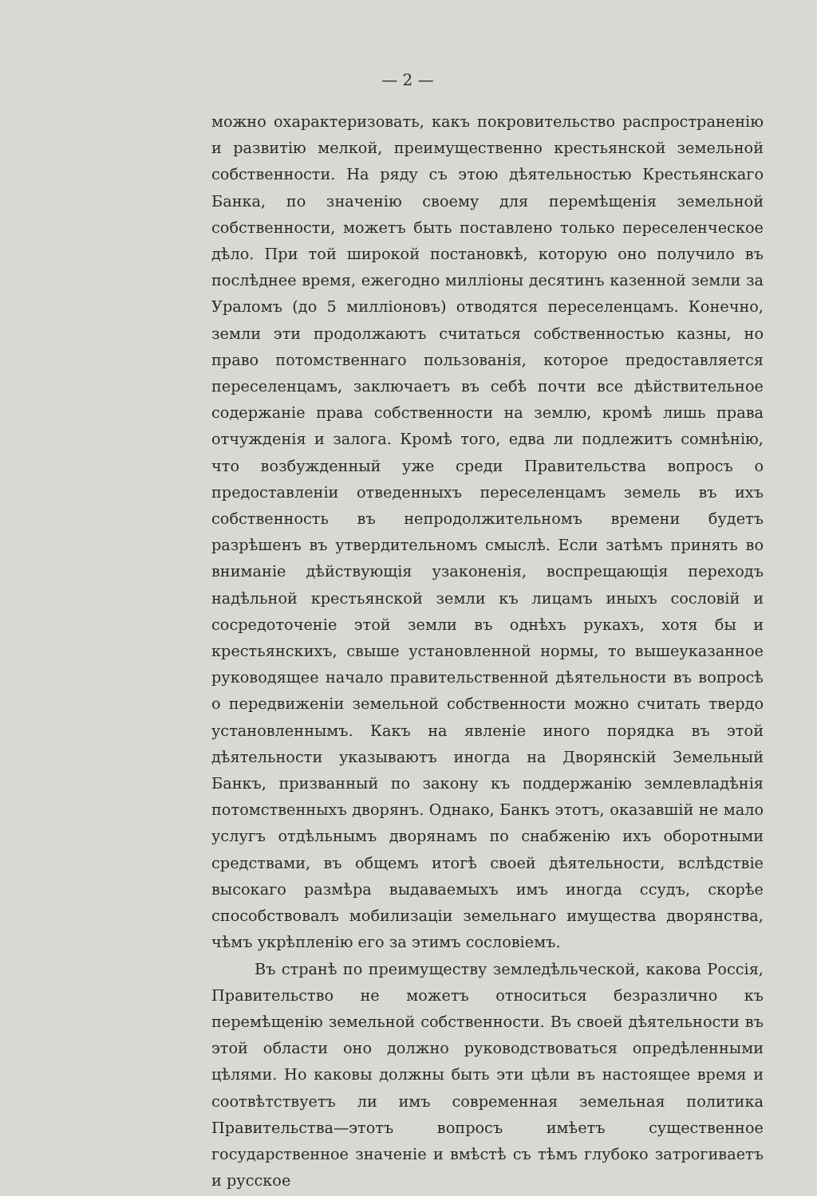— 2 —
можно охарактеризовать, какъ покровительство распространенію и развитію мелкой, преимущественно крестьянской земельной собственности. На ряду съ этою дѣятельностью Крестьянскаго Банка, по значенію своему для перемѣщенія земельной собственности, можетъ быть поставлено только переселенческое дѣло. При той широкой постановкѣ, которую оно получило въ послѣднее время, ежегодно милліоны десятинъ казенной земли за Ураломъ (до 5 милліоновъ) отводятся переселенцамъ. Конечно, земли эти продолжаютъ считаться собственностью казны, но право потомственнаго пользованія, которое предоставляется переселенцамъ, заключаетъ въ себѣ почти все дѣйствительное содержаніе права собственности на землю, кромѣ лишь права отчужденія и залога. Кромѣ того, едва ли подлежитъ сомнѣнію, что возбужденный уже среди Правительства вопросъ о предоставленіи отведенныхъ переселенцамъ земель въ ихъ собственность въ непродолжительномъ времени будетъ разрѣшенъ въ утвердительномъ смыслѣ. Если затѣмъ принять во вниманіе дѣйствующія узаконенія, воспрещающія переходъ надѣльной крестьянской земли къ лицамъ иныхъ сословій и сосредоточеніе этой земли въ однѣхъ рукахъ, хотя бы и крестьянскихъ, свыше установленной нормы, то вышеуказанное руководящее начало правительственной дѣятельности въ вопросѣ о передвиженіи земельной собственности можно считать твердо установленнымъ. Какъ на явленіе иного порядка въ этой дѣятельности указываютъ иногда на Дворянскій Земельный Банкъ, призванный по закону къ поддержанію землевладѣнія потомственныхъ дворянъ. Однако, Банкъ этотъ, оказавшій не мало услугъ отдѣльнымъ дворянамъ по снабженію ихъ оборотными средствами, въ общемъ итогѣ своей дѣятельности, вслѣдствіе высокаго размѣра выдаваемыхъ имъ иногда ссудъ, скорѣе способствовалъ мобилизаціи земельнаго имущества дворянства, чѣмъ укрѣпленію его за этимъ сословіемъ.
Въ странѣ по преимуществу земледѣльческой, какова Россія, Правительство не можетъ относиться безразлично къ перемѣщенію земельной собственности. Въ своей дѣятельности въ этой области оно должно руководствоваться опредѣленными цѣлями. Но каковы должны быть эти цѣли въ настоящее время и соотвѣтствуетъ ли имъ современная земельная политика Правительства—этотъ вопросъ имѣетъ существенное государственное значеніе и вмѣстѣ съ тѣмъ глубоко затрогиваетъ и русское